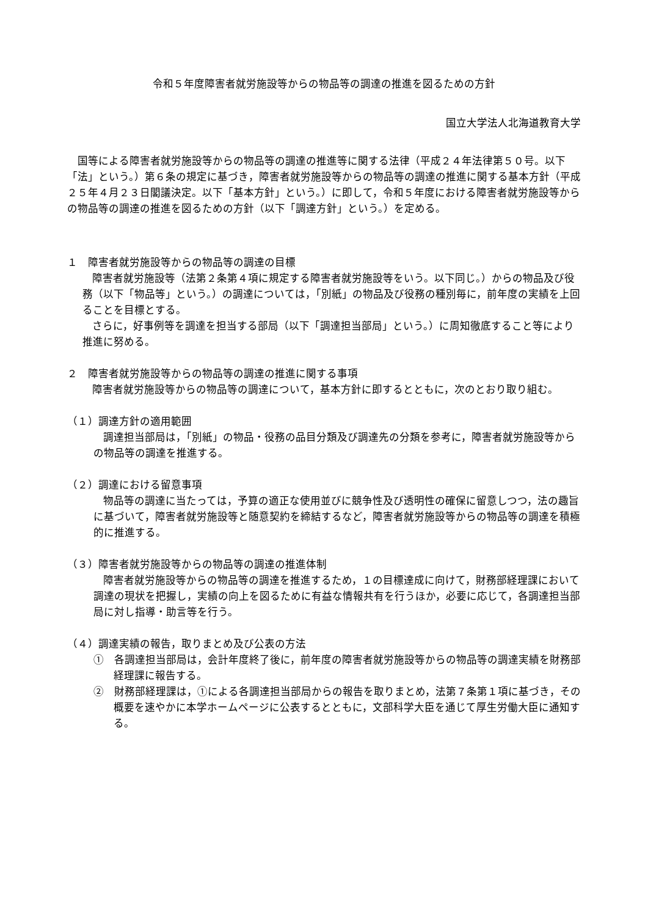令和５年度障害者就労施設等からの物品等の調達の推進を図るための方針
国立大学法人北海道教育大学
国等による障害者就労施設等からの物品等の調達の推進等に関する法律（平成２４年法律第５０号。以下「法」という。）第６条の規定に基づき，障害者就労施設等からの物品等の調達の推進に関する基本方針（平成２５年４月２３日閣議決定。以下「基本方針」という。）に即して，令和５年度における障害者就労施設等からの物品等の調達の推進を図るための方針（以下「調達方針」という。）を定める。
１　障害者就労施設等からの物品等の調達の目標
障害者就労施設等（法第２条第４項に規定する障害者就労施設等をいう。以下同じ。）からの物品及び役務（以下「物品等」という。）の調達については，「別紙」の物品及び役務の種別毎に，前年度の実績を上回ることを目標とする。
さらに，好事例等を調達を担当する部局（以下「調達担当部局」という。）に周知徹底すること等により推進に努める。
２　障害者就労施設等からの物品等の調達の推進に関する事項
障害者就労施設等からの物品等の調達について，基本方針に即するとともに，次のとおり取り組む。
（１）調達方針の適用範囲
調達担当部局は，「別紙」の物品・役務の品目分類及び調達先の分類を参考に，障害者就労施設等からの物品等の調達を推進する。
（２）調達における留意事項
物品等の調達に当たっては，予算の適正な使用並びに競争性及び透明性の確保に留意しつつ，法の趣旨に基づいて，障害者就労施設等と随意契約を締結するなど，障害者就労施設等からの物品等の調達を積極的に推進する。
（３）障害者就労施設等からの物品等の調達の推進体制
障害者就労施設等からの物品等の調達を推進するため，１の目標達成に向けて，財務部経理課において調達の現状を把握し，実績の向上を図るために有益な情報共有を行うほか，必要に応じて，各調達担当部局に対し指導・助言等を行う。
（４）調達実績の報告，取りまとめ及び公表の方法
①　各調達担当部局は，会計年度終了後に，前年度の障害者就労施設等からの物品等の調達実績を財務部経理課に報告する。
②　財務部経理課は，①による各調達担当部局からの報告を取りまとめ，法第７条第１項に基づき，その概要を速やかに本学ホームページに公表するとともに，文部科学大臣を通じて厚生労働大臣に通知する。